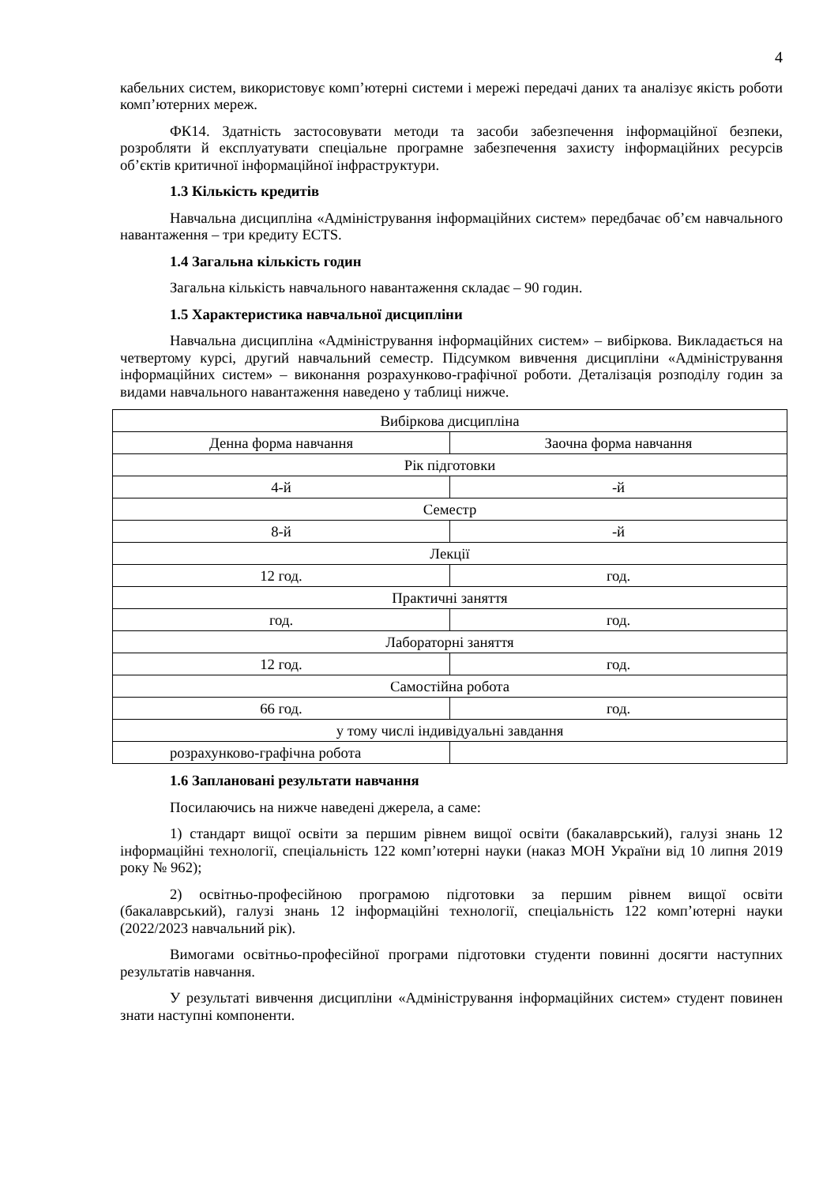4
кабельних систем, використовує комп’ютерні системи і мережі передачі даних та аналізує якість роботи комп’ютерних мереж.
ФК14. Здатність застосовувати методи та засоби забезпечення інформаційної безпеки, розробляти й експлуатувати спеціальне програмне забезпечення захисту інформаційних ресурсів об’єктів критичної інформаційної інфраструктури.
1.3 Кількість кредитів
Навчальна дисципліна «Адміністрування інформаційних систем» передбачає об’єм навчального навантаження – три кредиту ECTS.
1.4 Загальна кількість годин
Загальна кількість навчального навантаження складає – 90 годин.
1.5 Характеристика навчальної дисципліни
Навчальна дисципліна «Адміністрування інформаційних систем» – вибіркова. Викладається на четвертому курсі, другий навчальний семестр. Підсумком вивчення дисципліни «Адміністрування інформаційних систем» – виконання розрахунково-графічної роботи. Деталізація розподілу годин за видами навчального навантаження наведено у таблиці нижче.
| Вибіркова дисципліна | |
| Денна форма навчання | Заочна форма навчання |
| Рік підготовки | |
| 4-й | -й |
| Семестр | |
| 8-й | -й |
| Лекції | |
| 12 год. | год. |
| Практичні заняття | |
| год. | год. |
| Лабораторні заняття | |
| 12 год. | год. |
| Самостійна робота | |
| 66 год. | год. |
| у тому числі індивідуальні завдання | |
| розрахунково-графічна робота | |
1.6 Заплановані результати навчання
Посилаючись на нижче наведені джерела, а саме:
1) стандарт вищої освіти за першим рівнем вищої освіти (бакалаврський), галузі знань 12 інформаційні технології, спеціальність 122 комп’ютерні науки (наказ МОН України від 10 липня 2019 року № 962);
2) освітньо-професійною програмою підготовки за першим рівнем вищої освіти (бакалаврський), галузі знань 12 інформаційні технології, спеціальність 122 комп’ютерні науки (2022/2023 навчальний рік).
Вимогами освітньо-професійної програми підготовки студенти повинні досягти наступних результатів навчання.
У результаті вивчення дисципліни «Адміністрування інформаційних систем» студент повинен знати наступні компоненти.